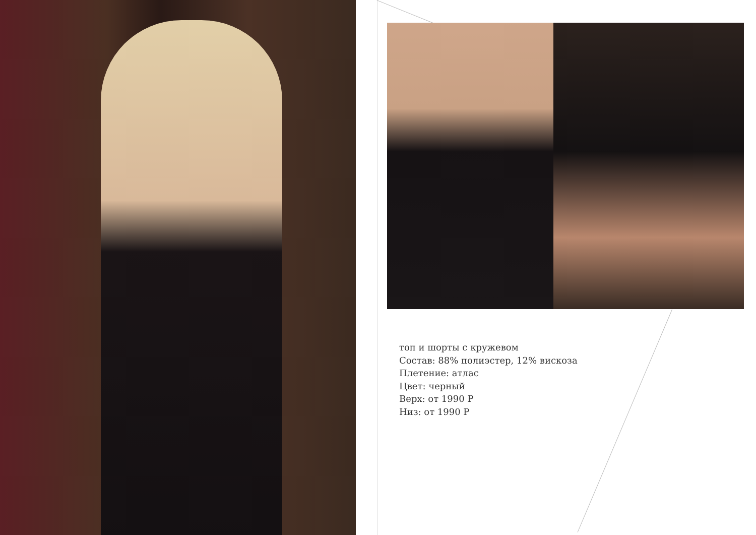топ и шорты с кружевом
Состав: 88% полиэстер, 12% вискоза
Плетение: атлас
Цвет: черный
Верх: от 1990 Р
Низ: от 1990 Р